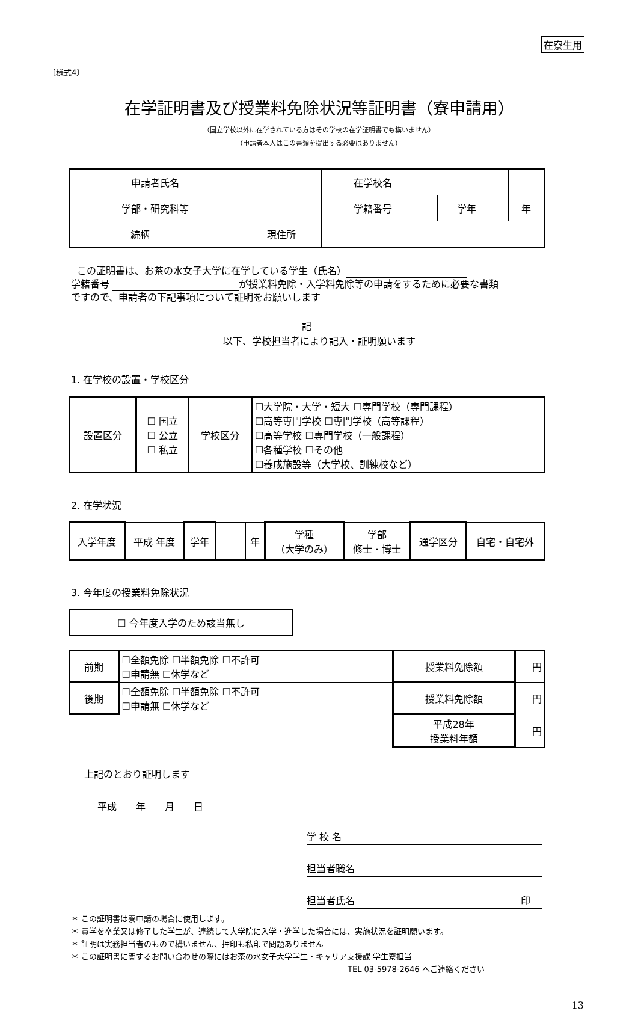在寮生用
〔様式4〕
在学証明書及び授業料免除状況等証明書（寮申請用）
（国立学校以外に在学されている方はその学校の在学証明書でも構いません）
（申請者本人はこの書類を提出する必要はありません）
| 申請者氏名 | | | | 在学校名 | | | | |
| 学部・研究科等 | | | | 学籍番号 | | 学年 | | 年 |
| 続柄 | | 現住所 | | | | | | |
この証明書は、お茶の水女子大学に在学している学生（氏名）
学籍番号 が授業料免除・入学料免除等の申請をするために必要な書類
ですので、申請者の下記事項について証明をお願いします
記
以下、学校担当者により記入・証明願います
1. 在学校の設置・学校区分
| 設置区分 | ☐ 国立 ☐ 公立 ☐ 私立 | 学校区分 | ☐大学院・大学・短大 ☐専門学校（専門課程） ☐高等専門学校 ☐専門学校（高等課程） ☐高等学校 ☐専門学校（一般課程） ☐各種学校 ☐その他 ☐養成施設等（大学校、訓練校など） |
2. 在学状況
| 入学年度 | 平成 年度 | 学年 | | 年 | 学種 （大学のみ） | 学部 修士・博士 | 通学区分 | 自宅・自宅外 |
3. 今年度の授業料免除状況
| ☐ 今年度入学のため該当無し |
| 前期 | ☐全額免除 ☐半額免除 ☐不許可 ☐申請無 ☐休学など | 授業料免除額 | 円 |
| 後期 | ☐全額免除 ☐半額免除 ☐不許可 ☐申請無 ☐休学など | 授業料免除額 | 円 |
| | | 平成28年 授業料年額 | 円 |
上記のとおり証明します
平成　　年　　月　　日
学 校 名
担当者職名
担当者氏名 印
＊ この証明書は寮申請の場合に使用します。
＊ 貴学を卒業又は修了した学生が、連続して大学院に入学・進学した場合には、実施状況を証明願います。
＊ 証明は実務担当者のもので構いません、押印も私印で問題ありません
＊ この証明書に関するお問い合わせの際にはお茶の水女子大学学生・キャリア支援課 学生寮担当
TEL 03-5978-2646 へご連絡ください
13